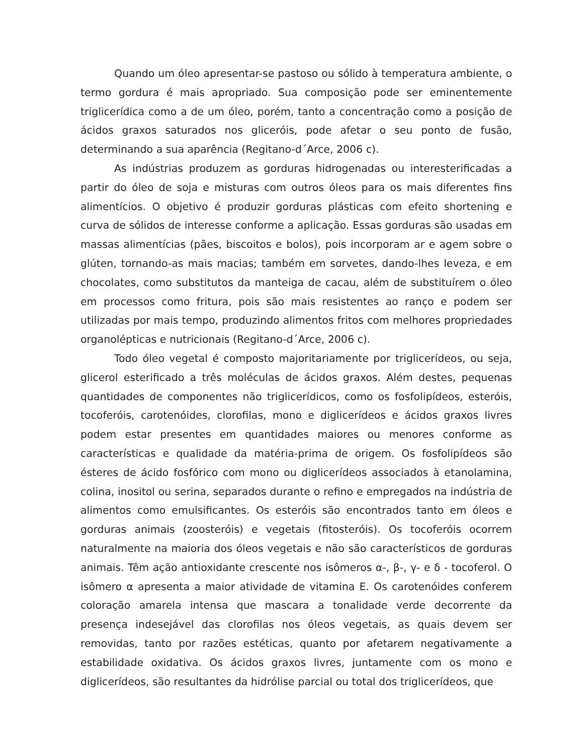Quando um óleo apresentar-se pastoso ou sólido à temperatura ambiente, o termo gordura é mais apropriado. Sua composição pode ser eminentemente triglicerídica como a de um óleo, porém, tanto a concentração como a posição de ácidos graxos saturados nos gliceróis, pode afetar o seu ponto de fusão, determinando a sua aparência (Regitano-d´Arce, 2006 c).
As indústrias produzem as gorduras hidrogenadas ou interesterificadas a partir do óleo de soja e misturas com outros óleos para os mais diferentes fins alimentícios. O objetivo é produzir gorduras plásticas com efeito shortening e curva de sólidos de interesse conforme a aplicação. Essas gorduras são usadas em massas alimentícias (pães, biscoitos e bolos), pois incorporam ar e agem sobre o glúten, tornando-as mais macias; também em sorvetes, dando-lhes leveza, e em chocolates, como substitutos da manteiga de cacau, além de substituírem o óleo em processos como fritura, pois são mais resistentes ao ranço e podem ser utilizadas por mais tempo, produzindo alimentos fritos com melhores propriedades organolépticas e nutricionais (Regitano-d´Arce, 2006 c).
Todo óleo vegetal é composto majoritariamente por triglicerídeos, ou seja, glicerol esterificado a três moléculas de ácidos graxos. Além destes, pequenas quantidades de componentes não triglicerídicos, como os fosfolipídeos, esteróis, tocoferóis, carotenóides, clorofilas, mono e diglicerídeos e ácidos graxos livres podem estar presentes em quantidades maiores ou menores conforme as características e qualidade da matéria-prima de origem. Os fosfolipídeos são ésteres de ácido fosfórico com mono ou diglicerídeos associados à etanolamina, colina, inositol ou serina, separados durante o refino e empregados na indústria de alimentos como emulsificantes. Os esteróis são encontrados tanto em óleos e gorduras animais (zoosteróis) e vegetais (fitosteróis). Os tocoferóis ocorrem naturalmente na maioria dos óleos vegetais e não são característicos de gorduras animais. Têm ação antioxidante crescente nos isômeros α-, β-, γ- e δ - tocoferol. O isômero α apresenta a maior atividade de vitamina E. Os carotenóides conferem coloração amarela intensa que mascara a tonalidade verde decorrente da presença indesejável das clorofilas nos óleos vegetais, as quais devem ser removidas, tanto por razões estéticas, quanto por afetarem negativamente a estabilidade oxidativa. Os ácidos graxos livres, juntamente com os mono e diglicerídeos, são resultantes da hidrólise parcial ou total dos triglicerídeos, que